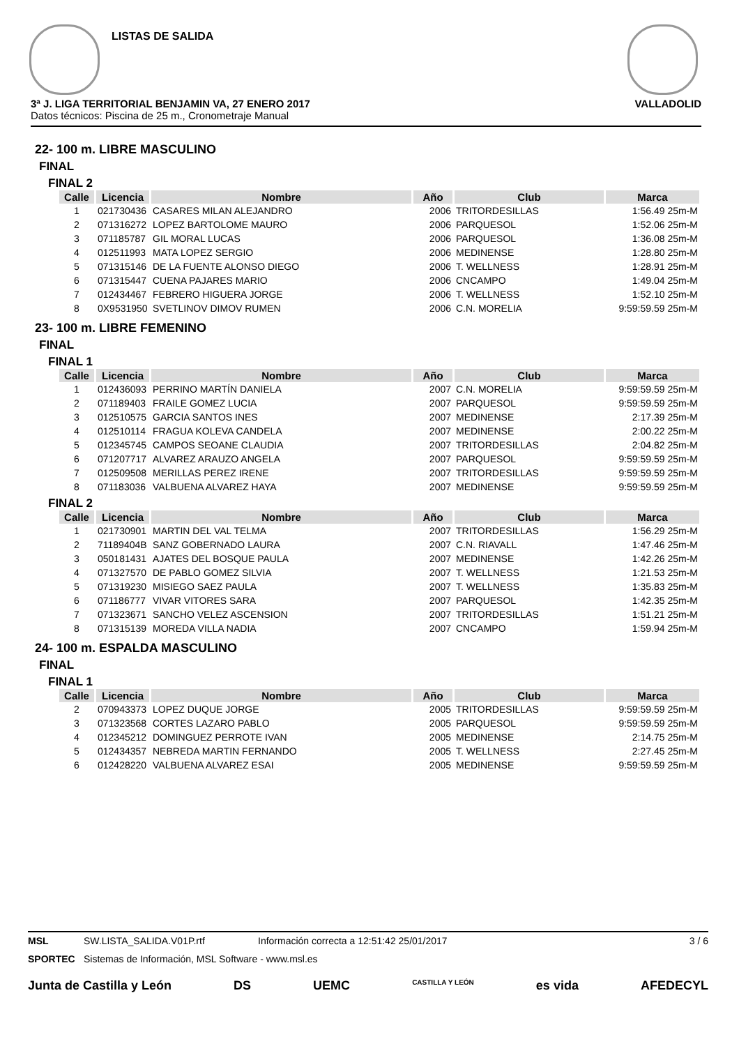LISTAS DE SALIDA
3ª J. LIGA TERRITORIAL BENJAMIN VA, 27 ENERO 2017 VALLADOLID
Datos técnicos: Piscina de 25 m., Cronometraje Manual
22- 100 m. LIBRE MASCULINO
FINAL
FINAL 2
| Calle | Licencia | Nombre | Año | Club | Marca |
| --- | --- | --- | --- | --- | --- |
| 1 | 021730436 | CASARES MILAN ALEJANDRO | 2006 | TRITORDESILLAS | 1:56.49 25m-M |
| 2 | 071316272 | LOPEZ BARTOLOME MAURO | 2006 | PARQUESOL | 1:52.06 25m-M |
| 3 | 071185787 | GIL MORAL LUCAS | 2006 | PARQUESOL | 1:36.08 25m-M |
| 4 | 012511993 | MATA LOPEZ SERGIO | 2006 | MEDINENSE | 1:28.80 25m-M |
| 5 | 071315146 | DE LA FUENTE ALONSO DIEGO | 2006 | T. WELLNESS | 1:28.91 25m-M |
| 6 | 071315447 | CUENA PAJARES MARIO | 2006 | CNCAMPO | 1:49.04 25m-M |
| 7 | 012434467 | FEBRERO HIGUERA JORGE | 2006 | T. WELLNESS | 1:52.10 25m-M |
| 8 | 0X9531950 | SVETLINOV DIMOV RUMEN | 2006 | C.N. MORELIA | 9:59:59.59 25m-M |
23- 100 m. LIBRE FEMENINO
FINAL
FINAL 1
| Calle | Licencia | Nombre | Año | Club | Marca |
| --- | --- | --- | --- | --- | --- |
| 1 | 012436093 | PERRINO MARTÍN DANIELA | 2007 | C.N. MORELIA | 9:59:59.59 25m-M |
| 2 | 071189403 | FRAILE GOMEZ LUCIA | 2007 | PARQUESOL | 9:59:59.59 25m-M |
| 3 | 012510575 | GARCIA SANTOS INES | 2007 | MEDINENSE | 2:17.39 25m-M |
| 4 | 012510114 | FRAGUA KOLEVA CANDELA | 2007 | MEDINENSE | 2:00.22 25m-M |
| 5 | 012345745 | CAMPOS SEOANE CLAUDIA | 2007 | TRITORDESILLAS | 2:04.82 25m-M |
| 6 | 071207717 | ALVAREZ ARAUZO ANGELA | 2007 | PARQUESOL | 9:59:59.59 25m-M |
| 7 | 012509508 | MERILLAS PEREZ IRENE | 2007 | TRITORDESILLAS | 9:59:59.59 25m-M |
| 8 | 071183036 | VALBUENA ALVAREZ HAYA | 2007 | MEDINENSE | 9:59:59.59 25m-M |
FINAL 2
| Calle | Licencia | Nombre | Año | Club | Marca |
| --- | --- | --- | --- | --- | --- |
| 1 | 021730901 | MARTIN DEL VAL TELMA | 2007 | TRITORDESILLAS | 1:56.29 25m-M |
| 2 | 71189404B | SANZ GOBERNADO LAURA | 2007 | C.N. RIAVALL | 1:47.46 25m-M |
| 3 | 050181431 | AJATES DEL BOSQUE PAULA | 2007 | MEDINENSE | 1:42.26 25m-M |
| 4 | 071327570 | DE PABLO GOMEZ SILVIA | 2007 | T. WELLNESS | 1:21.53 25m-M |
| 5 | 071319230 | MISIEGO SAEZ PAULA | 2007 | T. WELLNESS | 1:35.83 25m-M |
| 6 | 071186777 | VIVAR VITORES SARA | 2007 | PARQUESOL | 1:42.35 25m-M |
| 7 | 071323671 | SANCHO VELEZ ASCENSION | 2007 | TRITORDESILLAS | 1:51.21 25m-M |
| 8 | 071315139 | MOREDA VILLA NADIA | 2007 | CNCAMPO | 1:59.94 25m-M |
24- 100 m. ESPALDA MASCULINO
FINAL
FINAL 1
| Calle | Licencia | Nombre | Año | Club | Marca |
| --- | --- | --- | --- | --- | --- |
| 2 | 070943373 | LOPEZ DUQUE JORGE | 2005 | TRITORDESILLAS | 9:59:59.59 25m-M |
| 3 | 071323568 | CORTES LAZARO PABLO | 2005 | PARQUESOL | 9:59:59.59 25m-M |
| 4 | 012345212 | DOMINGUEZ PERROTE IVAN | 2005 | MEDINENSE | 2:14.75 25m-M |
| 5 | 012434357 | NEBREDA MARTIN FERNANDO | 2005 | T. WELLNESS | 2:27.45 25m-M |
| 6 | 012428220 | VALBUENA ALVAREZ ESAI | 2005 | MEDINENSE | 9:59:59.59 25m-M |
MSL SW.LISTA_SALIDA.V01P.rtf Información correcta a 12:51:42 25/01/2017 3 / 6
SPORTEC Sistemas de Información, MSL Software - www.msl.es
Junta de Castilla y León DS UEMC CASTILLA Y LEÓN es vida AFEDECYL